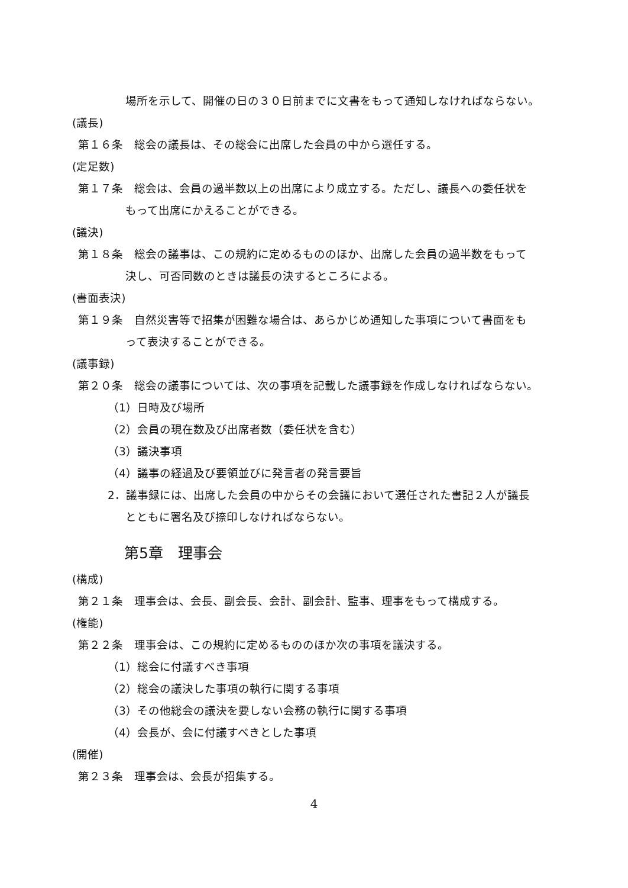場所を示して、開催の日の３０日前までに文書をもって通知しなければならない。
(議長)
第１６条　総会の議長は、その総会に出席した会員の中から選任する。
(定足数)
第１７条　総会は、会員の過半数以上の出席により成立する。ただし、議長への委任状を
もって出席にかえることができる。
(議決)
第１８条　総会の議事は、この規約に定めるもののほか、出席した会員の過半数をもって
決し、可否同数のときは議長の決するところによる。
(書面表決)
第１９条　自然災害等で招集が困難な場合は、あらかじめ通知した事項について書面をも
って表決することができる。
(議事録)
第２０条　総会の議事については、次の事項を記載した議事録を作成しなければならない。
（1）日時及び場所
（2）会員の現在数及び出席者数（委任状を含む）
（3）議決事項
（4）議事の経過及び要領並びに発言者の発言要旨
2．議事録には、出席した会員の中からその会議において選任された書記２人が議長
とともに署名及び捺印しなければならない。
第5章　理事会
(構成)
第２１条　理事会は、会長、副会長、会計、副会計、監事、理事をもって構成する。
(権能)
第２２条　理事会は、この規約に定めるもののほか次の事項を議決する。
（1）総会に付議すべき事項
（2）総会の議決した事項の執行に関する事項
（3）その他総会の議決を要しない会務の執行に関する事項
（4）会長が、会に付議すべきとした事項
(開催)
第２３条　理事会は、会長が招集する。
4